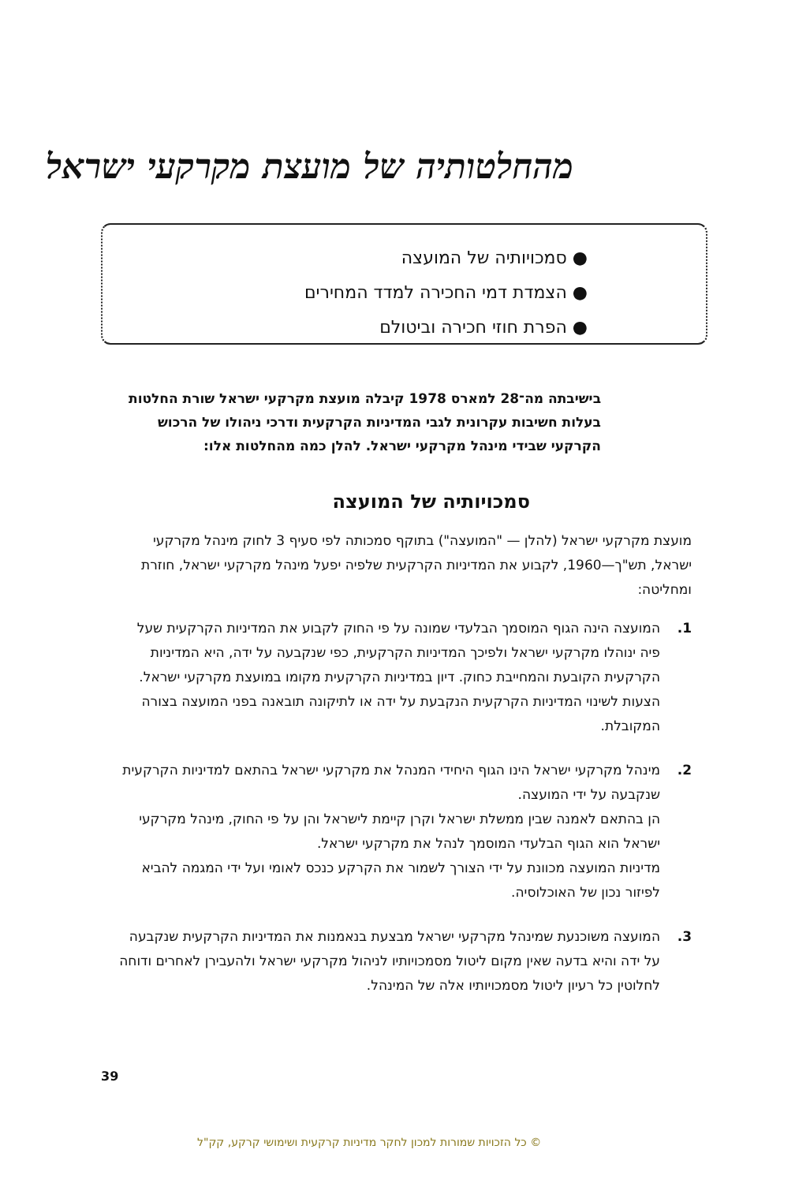מהחלטותיה של מועצת מקרקעי ישראל
● סמכויותיה של המועצה
● הצמדת דמי החכירה למדד המחירים
● הפרת חוזי חכירה וביטולם
בישיבתה מה־28 למארס 1978 קיבלה מועצת מקרקעי ישראל שורת החלטות בעלות חשיבות עקרונית לגבי המדיניות הקרקעית ודרכי ניהולו של הרכוש הקרקעי שבידי מינהל מקרקעי ישראל. להלן כמה מהחלטות אלו:
סמכויותיה של המועצה
מועצת מקרקעי ישראל (להלן — "המועצה") בתוקף סמכותה לפי סעיף 3 לחוק מינהל מקרקעי ישראל, תש"ך—1960, לקבוע את המדיניות הקרקעית שלפיה יפעל מינהל מקרקעי ישראל, חוזרת ומחליטה:
1. המועצה הינה הגוף המוסמך הבלעדי שמונה על פי החוק לקבוע את המדיניות הקרקעית שעל פיה ינוהלו מקרקעי ישראל ולפיכך המדיניות הקרקעית, כפי שנקבעה על ידה, היא המדיניות הקרקעית הקובעת והמחייבת כחוק. דיון במדיניות הקרקעית מקומו במועצת מקרקעי ישראל. הצעות לשינוי המדיניות הקרקעית הנקבעת על ידה או לתיקונה תובאנה בפני המועצה בצורה המקובלת.
2. מינהל מקרקעי ישראל הינו הגוף היחידי המנהל את מקרקעי ישראל בהתאם למדיניות הקרקעית שנקבעה על ידי המועצה.
הן בהתאם לאמנה שבין ממשלת ישראל וקרן קיימת לישראל והן על פי החוק, מינהל מקרקעי ישראל הוא הגוף הבלעדי המוסמך לנהל את מקרקעי ישראל.
מדיניות המועצה מכוונת על ידי הצורך לשמור את הקרקע כנכס לאומי ועל ידי המגמה להביא לפיזור נכון של האוכלוסיה.
3. המועצה משוכנעת שמינהל מקרקעי ישראל מבצעת בנאמנות את המדיניות הקרקעית שנקבעה על ידה והיא בדעה שאין מקום ליטול מסמכויותיו לניהול מקרקעי ישראל ולהעבירן לאחרים ודוחה לחלוטין כל רעיון ליטול מסמכויותיו אלה של המינהל.
39
© כל הזכויות שמורות למכון לחקר מדיניות קרקעית ושימושי קרקע, קק"ל